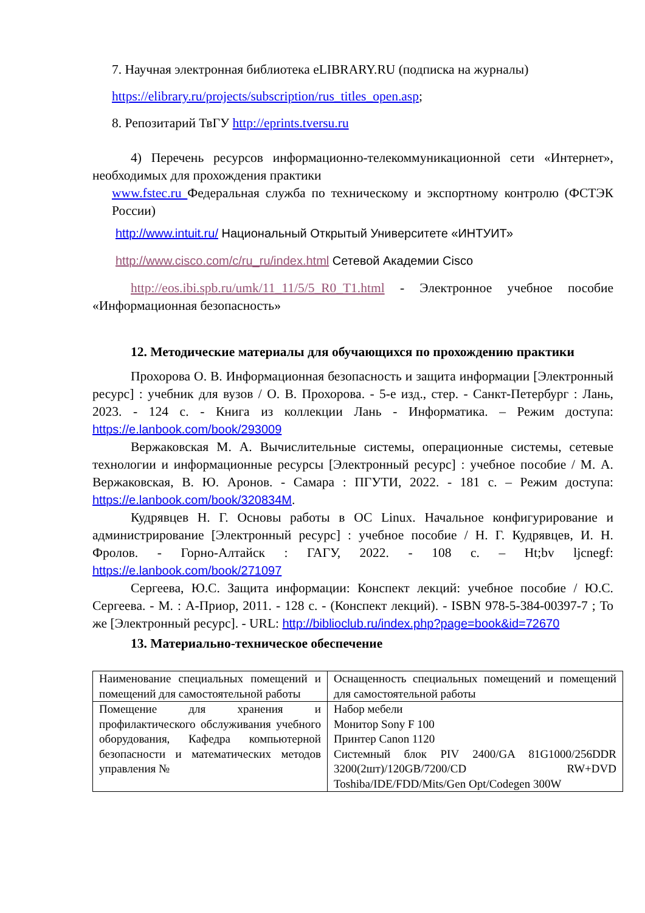7. Научная электронная библиотека eLIBRARY.RU (подписка на журналы)
https://elibrary.ru/projects/subscription/rus_titles_open.asp;
8. Репозитарий ТвГУ http://eprints.tversu.ru
4) Перечень ресурсов информационно-телекоммуникационной сети «Интернет», необходимых для прохождения практики
www.fstec.ru Федеральная служба по техническому и экспортному контролю (ФСТЭК России)
http://www.intuit.ru/ Национальный Открытый Университете «ИНТУИТ»
http://www.cisco.com/c/ru_ru/index.html Сетевой Академии Cisco
http://eos.ibi.spb.ru/umk/11_11/5/5_R0_T1.html - Электронное учебное пособие «Информационная безопасность»
12. Методические материалы для обучающихся по прохождению практики
Прохорова О. В. Информационная безопасность и защита информации [Электронный ресурс] : учебник для вузов / О. В. Прохорова. - 5-е изд., стер. - Санкт-Петербург : Лань, 2023. - 124 с. - Книга из коллекции Лань - Информатика. – Режим доступа: https://e.lanbook.com/book/293009
Вержаковская М. А. Вычислительные системы, операционные системы, сетевые технологии и информационные ресурсы [Электронный ресурс] : учебное пособие / М. А. Вержаковская, В. Ю. Аронов. - Самара : ПГУТИ, 2022. - 181 с. – Режим доступа: https://e.lanbook.com/book/320834M.
Кудрявцев Н. Г. Основы работы в ОС Linux. Начальное конфигурирование и администрирование [Электронный ресурс] : учебное пособие / Н. Г. Кудрявцев, И. Н. Фролов. - Горно-Алтайск : ГАГУ, 2022. - 108 с. – Ht;bv ljcnegf: https://e.lanbook.com/book/271097
Сергеева, Ю.С. Защита информации: Конспект лекций: учебное пособие / Ю.С. Сергеева. - М. : А-Приор, 2011. - 128 с. - (Конспект лекций). - ISBN 978-5-384-00397-7 ; То же [Электронный ресурс]. - URL: http://biblioclub.ru/index.php?page=book&id=72670
13. Материально-техническое обеспечение
| Наименование специальных помещений и помещений для самостоятельной работы | Оснащенность специальных помещений и помещений для самостоятельной работы |
| Помещение для хранения и профилактического обслуживания учебного оборудования, Кафедра компьютерной безопасности и математических методов управления № | Набор мебели Монитор Sony F 100 Принтер Canon 1120 Системный блок PIV 2400/GA 81G1000/256DDR 3200(2шт)/120GB/7200/CD RW+DVD Toshiba/IDE/FDD/Mits/Gen Opt/Codegen 300W |